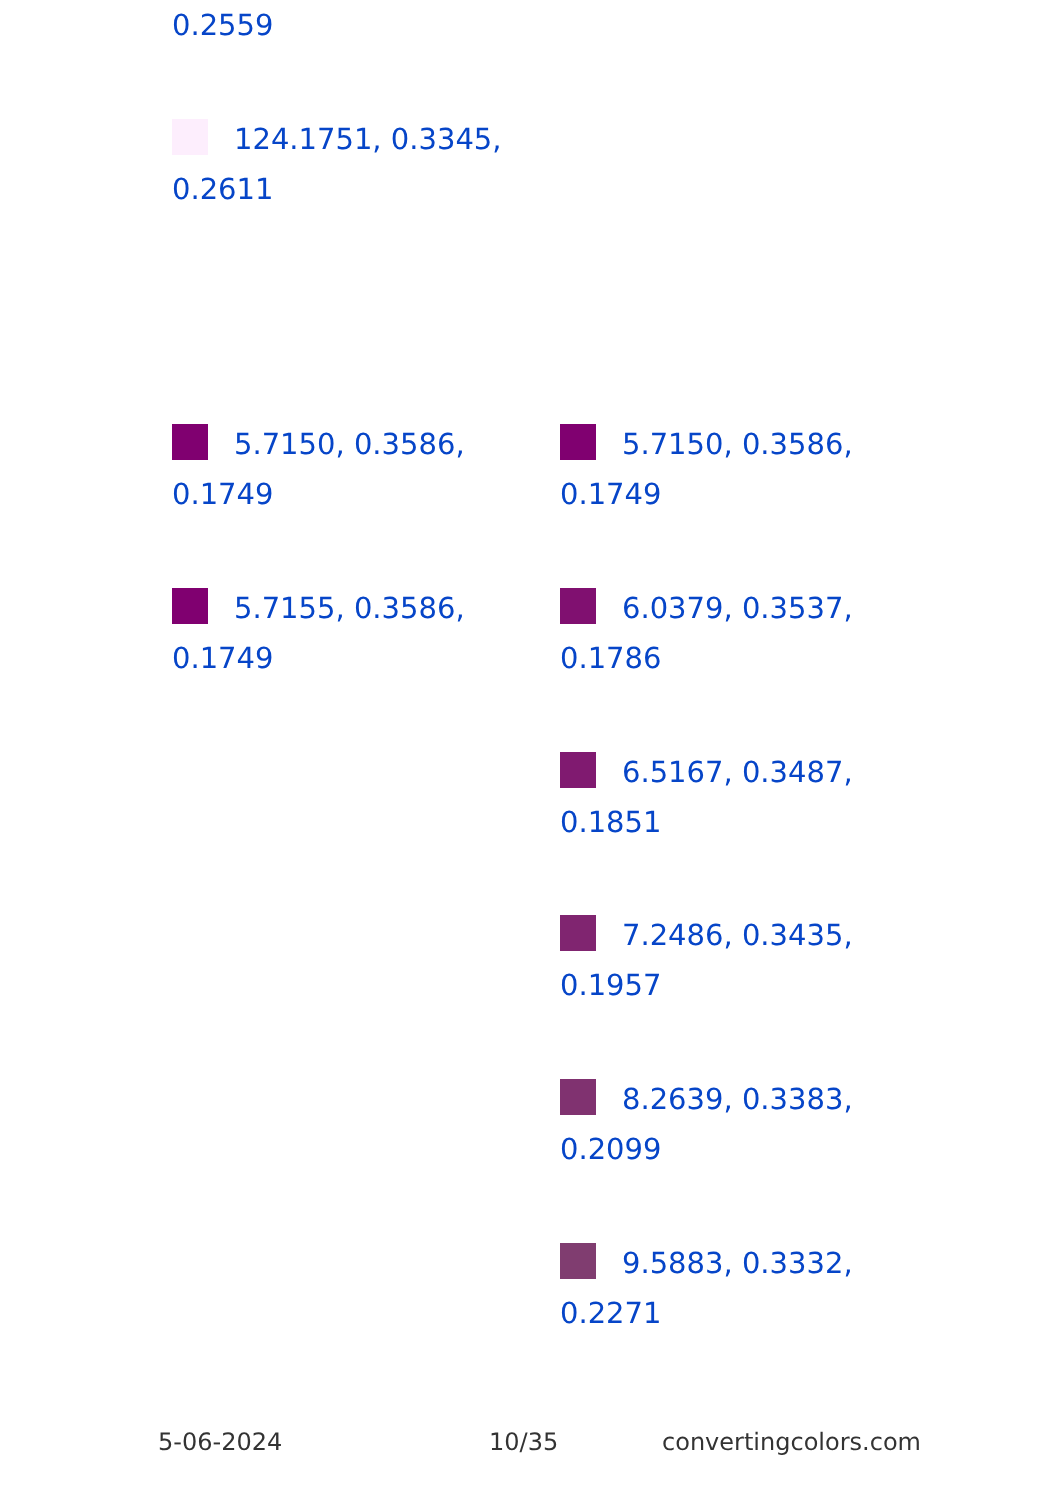0.2559
124.1751, 0.3345, 0.2611
5.7150, 0.3586, 0.1749
5.7150, 0.3586, 0.1749
5.7155, 0.3586, 0.1749
6.0379, 0.3537, 0.1786
6.5167, 0.3487, 0.1851
7.2486, 0.3435, 0.1957
8.2639, 0.3383, 0.2099
9.5883, 0.3332, 0.2271
5-06-2024 10/35 convertingcolors.com